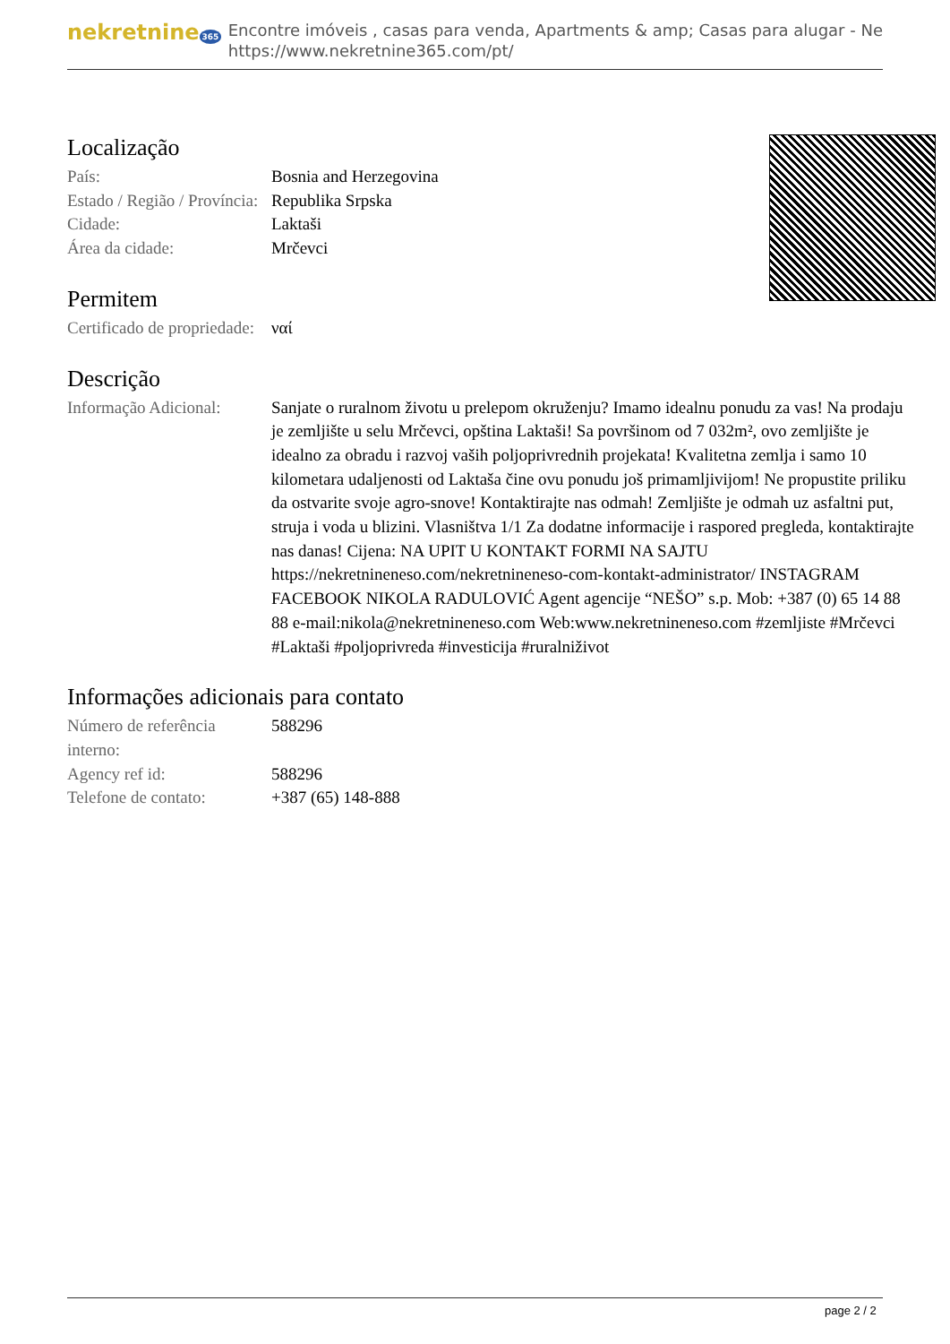nekretnine 365
Encontre imóveis , casas para venda, Apartments & amp; Casas para alugar - Ne
https://www.nekretnine365.com/pt/
Localização
| País: | Bosnia and Herzegovina |
| Estado / Região / Província: | Republika Srpska |
| Cidade: | Laktaši |
| Área da cidade: | Mrčevci |
Permitem
| Certificado de propriedade: | ναί |
Descrição
| Informação Adicional: | Sanjate o ruralnom životu u prelepom okruženju? Imamo idealnu ponudu za vas! Na prodaju je zemljište u selu Mrčevci, opština Laktaši! Sa površinom od 7 032m², ovo zemljište je idealno za obradu i razvoj vaših poljoprivrednih projekata! Kvalitetna zemlja i samo 10 kilometara udaljenosti od Laktaša čine ovu ponudu još primamljivijom! Ne propustite priliku da ostvarite svoje agro-snove! Kontaktirajte nas odmah! Zemljište je odmah uz asfaltni put, struja i voda u blizini. Vlasništva 1/1 Za dodatne informacije i raspored pregleda, kontaktirajte nas danas! Cijena: NA UPIT U KONTAKT FORMI NA SAJTU https://nekretnineneso.com/nekretnineneso-com-kontakt-administrator/ INSTAGRAM FACEBOOK NIKOLA RADULOVIĆ Agent agencije “NEŠO” s.p. Mob: +387 (0) 65 14 88 88 e-mail:nikola@nekretnineneso.com Web:www.nekretnineneso.com #zemljiste #Mrčevci #Laktaši #poljoprivreda #investicija #ruralniživot |
Informações adicionais para contato
| Número de referência interno: | 588296 |
| Agency ref id: | 588296 |
| Telefone de contato: | +387 (65) 148-888 |
page 2 / 2